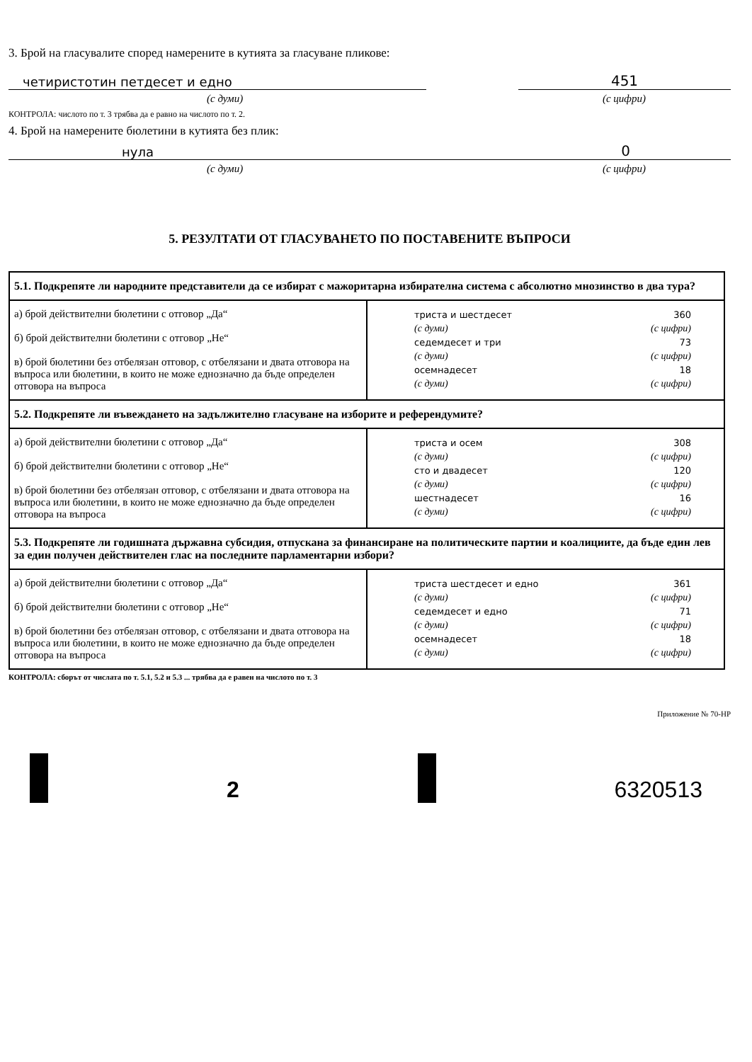3. Брой на гласувалите според намерените в кутията за гласуване пликове:
четиристотин петдесет и едно
451
(с думи) (с цифри)
КОНТРОЛА: числото по т. 3 трябва да е равно на числото по т. 2.
4. Брой на намерените бюлетини в кутията без плик:
нула
0
(с думи) (с цифри)
5. РЕЗУЛТАТИ ОТ ГЛАСУВАНЕТО ПО ПОСТАВЕНИТЕ ВЪПРОСИ
| 5.1. Подкрепяте ли народните представители да се избират с мажоритарна избирателна система с абсолютно мнозинство в два тура? | |
| а) брой действителни бюлетини с отговор „Да“ б) брой действителни бюлетини с отговор „Не“ в) брой бюлетини без отбелязан отговор, с отбелязани и двата отговора на въпроса или бюлетини, в които не може еднозначно да бъде определен отговора на въпроса | триста и шестдесет 360 (с думи) (с цифри) седемдесет и три 73 (с думи) (с цифри) осемнадесет 18 (с думи) (с цифри) |
| 5.2. Подкрепяте ли въвеждането на задължително гласуване на изборите и референдумите? | |
| а) брой действителни бюлетини с отговор „Да“ б) брой действителни бюлетини с отговор „Не“ в) брой бюлетини без отбелязан отговор, с отбелязани и двата отговора на въпроса или бюлетини, в които не може еднозначно да бъде определен отговора на въпроса | триста и осем 308 (с думи) (с цифри) сто и двадесет 120 (с думи) (с цифри) шестнадесет 16 (с думи) (с цифри) |
| 5.3. Подкрепяте ли годишната държавна субсидия, отпускана за финансиране на политическите партии и коалициите, да бъде един лев за един получен действителен глас на последните парламентарни избори? | |
| а) брой действителни бюлетини с отговор „Да“ б) брой действителни бюлетини с отговор „Не“ в) брой бюлетини без отбелязан отговор, с отбелязани и двата отговора на въпроса или бюлетини, в които не може еднозначно да бъде определен отговора на въпроса | триста шестдесет и едно 361 (с думи) (с цифри) седемдесет и едно 71 (с думи) (с цифри) осемнадесет 18 (с думи) (с цифри) |
КОНТРОЛА: сборът от числата по т. 5.1, 5.2 и 5.3 ... трябва да е равен на числото по т. 3
Приложение № 70-НР
2
6320513